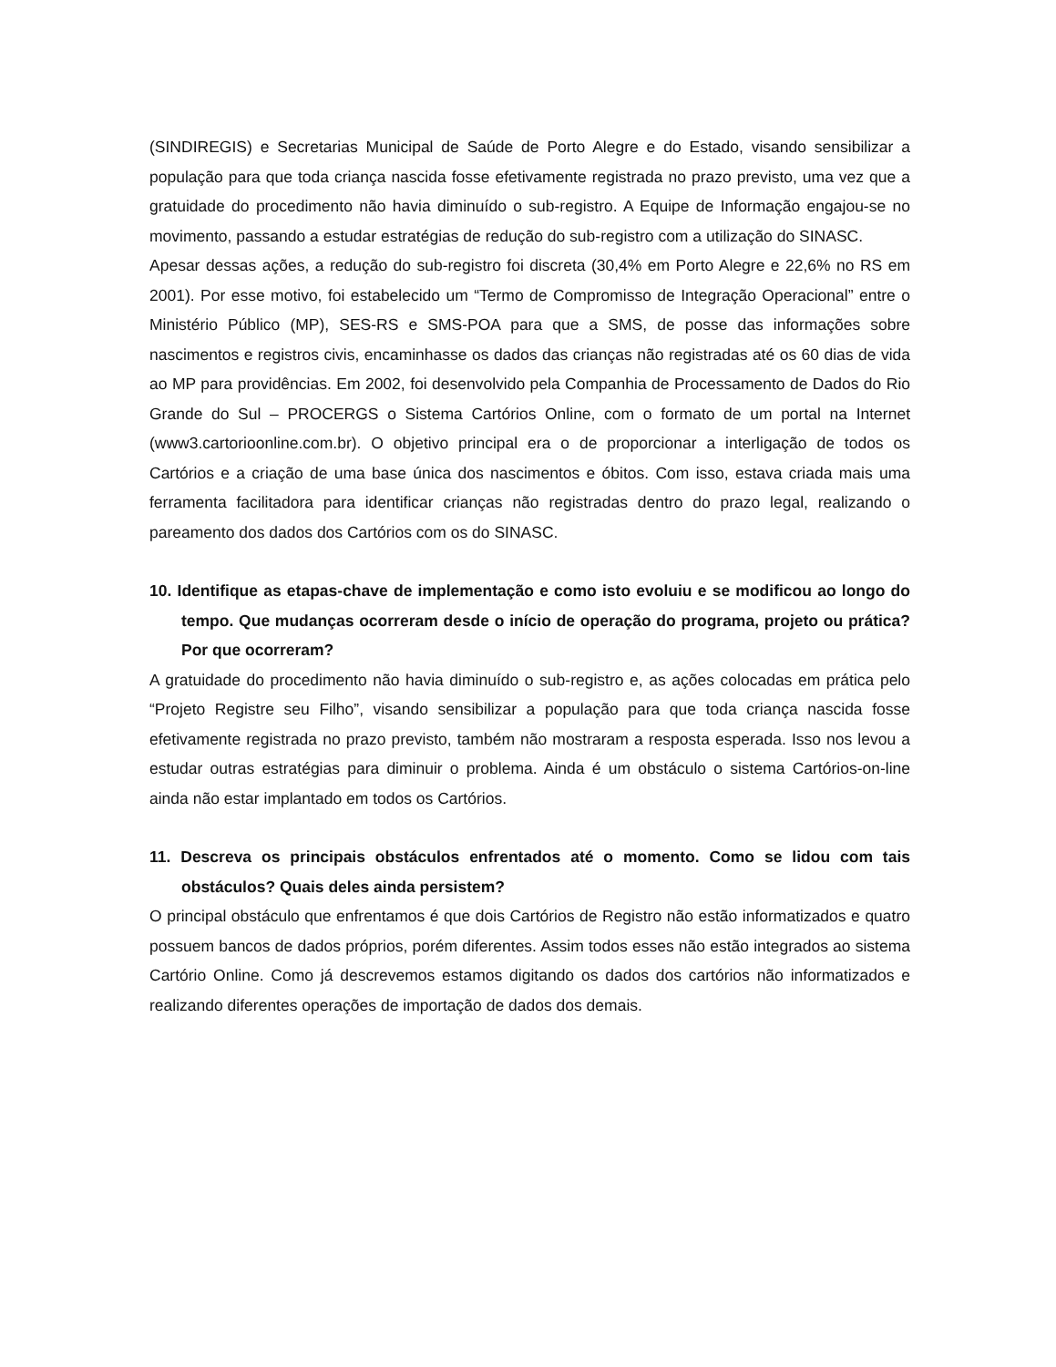(SINDIREGIS) e Secretarias Municipal de Saúde de Porto Alegre e do Estado, visando sensibilizar a população para que toda criança nascida fosse efetivamente registrada no prazo previsto, uma vez que a gratuidade do procedimento não havia diminuído o sub-registro. A Equipe de Informação engajou-se no movimento, passando a estudar estratégias de redução do sub-registro com a utilização do SINASC.
Apesar dessas ações, a redução do sub-registro foi discreta (30,4% em Porto Alegre e 22,6% no RS em 2001). Por esse motivo, foi estabelecido um “Termo de Compromisso de Integração Operacional” entre o Ministério Público (MP), SES-RS e SMS-POA para que a SMS, de posse das informações sobre nascimentos e registros civis, encaminhasse os dados das crianças não registradas até os 60 dias de vida ao MP para providências. Em 2002, foi desenvolvido pela Companhia de Processamento de Dados do Rio Grande do Sul – PROCERGS o Sistema Cartórios Online, com o formato de um portal na Internet (www3.cartorioonline.com.br). O objetivo principal era o de proporcionar a interligação de todos os Cartórios e a criação de uma base única dos nascimentos e óbitos. Com isso, estava criada mais uma ferramenta facilitadora para identificar crianças não registradas dentro do prazo legal, realizando o pareamento dos dados dos Cartórios com os do SINASC.
10. Identifique as etapas-chave de implementação e como isto evoluiu e se modificou ao longo do tempo. Que mudanças ocorreram desde o início de operação do programa, projeto ou prática? Por que ocorreram?
A gratuidade do procedimento não havia diminuído o sub-registro e, as ações colocadas em prática pelo “Projeto Registre seu Filho”, visando sensibilizar a população para que toda criança nascida fosse efetivamente registrada no prazo previsto, também não mostraram a resposta esperada. Isso nos levou a estudar outras estratégias para diminuir o problema. Ainda é um obstáculo o sistema Cartórios-on-line ainda não estar implantado em todos os Cartórios.
11. Descreva os principais obstáculos enfrentados até o momento. Como se lidou com tais obstáculos? Quais deles ainda persistem?
O principal obstáculo que enfrentamos é que dois Cartórios de Registro não estão informatizados e quatro possuem bancos de dados próprios, porém diferentes. Assim todos esses não estão integrados ao sistema Cartório Online. Como já descrevemos estamos digitando os dados dos cartórios não informatizados e realizando diferentes operações de importação de dados dos demais.